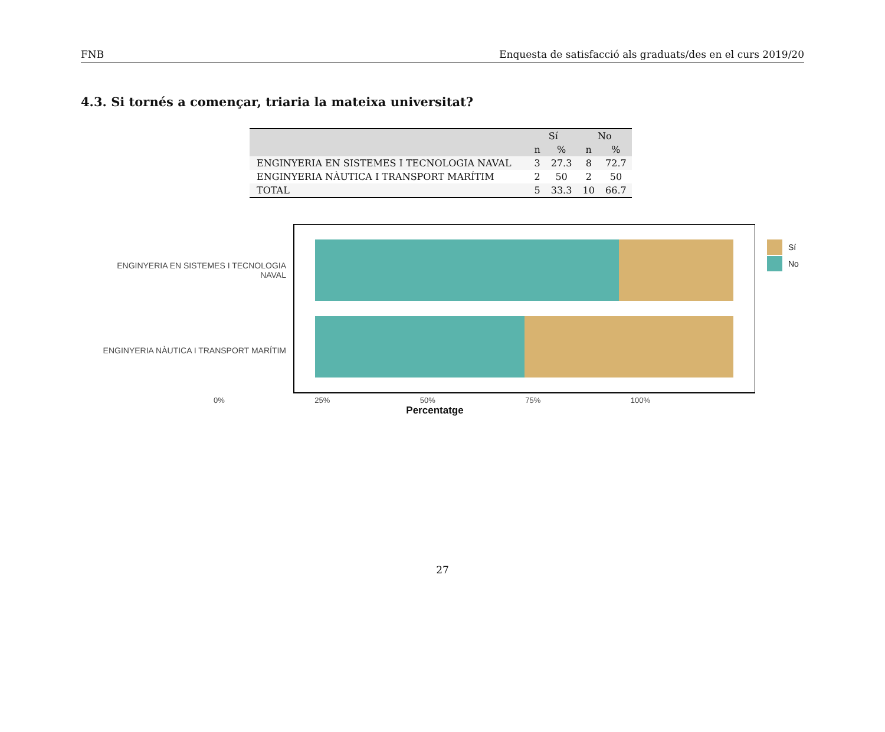FNB Enquesta de satisfacció als graduats/des en el curs 2019/20
4.3. Si tornés a començar, triaria la mateixa universitat?
| | Sí | | No | |
| --- | --- | --- | --- | --- |
| | n | % | n | % |
| ENGINYERIA EN SISTEMES I TECNOLOGIA NAVAL | 3 | 27.3 | 8 | 72.7 |
| ENGINYERIA NÀUTICA I TRANSPORT MARÍTIM | 2 | 50 | 2 | 50 |
| TOTAL | 5 | 33.3 | 10 | 66.7 |
ENGINYERIA EN SISTEMES I TECNOLOGIA
NAVAL
ENGINYERIA NÀUTICA I TRANSPORT MARÍTIM
Sí
No
0% 25% 50% 75% 100%
Percentatge
27